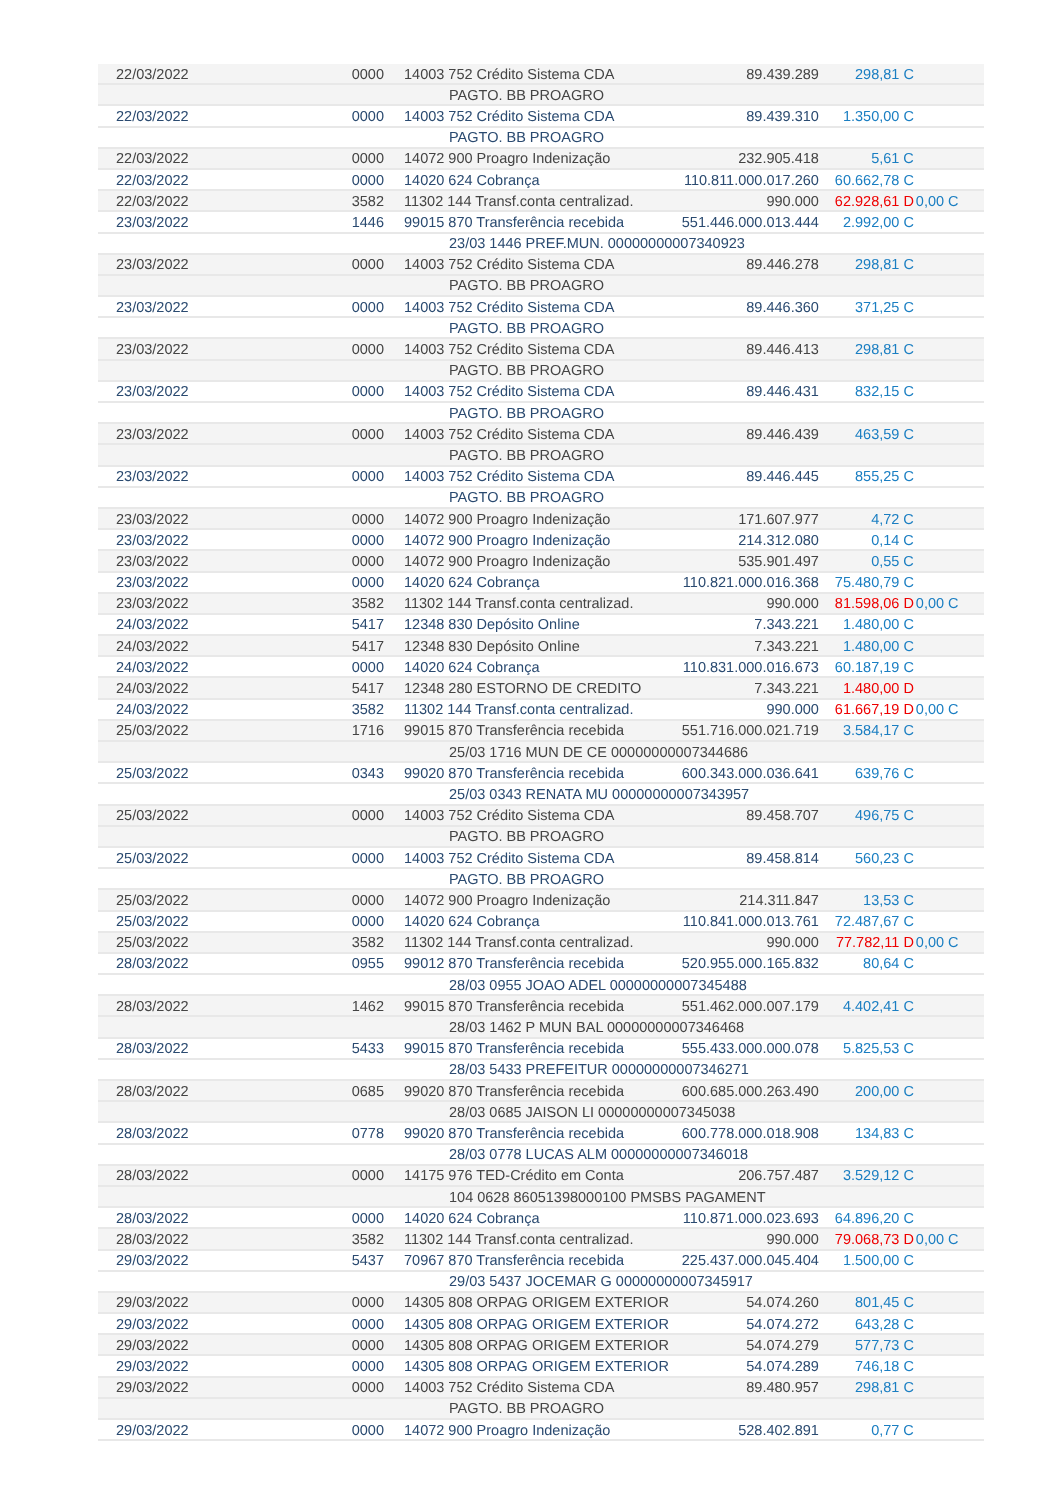| 22/03/2022 | 0000 | 14003 752 Crédito Sistema CDA | 89.439.289 | 298,81 C | |
| | | PAGTO. BB PROAGRO | | | |
| 22/03/2022 | 0000 | 14003 752 Crédito Sistema CDA | 89.439.310 | 1.350,00 C | |
| | | PAGTO. BB PROAGRO | | | |
| 22/03/2022 | 0000 | 14072 900 Proagro Indenização | 232.905.418 | 5,61 C | |
| 22/03/2022 | 0000 | 14020 624 Cobrança | 110.811.000.017.260 | 60.662,78 C | |
| 22/03/2022 | 3582 | 11302 144 Transf.conta centralizad. | 990.000 | 62.928,61 D | 0,00 C |
| 23/03/2022 | 1446 | 99015 870 Transferência recebida | 551.446.000.013.444 | 2.992,00 C | |
| | | 23/03 1446 PREF.MUN. 00000000007340923 | | | |
| 23/03/2022 | 0000 | 14003 752 Crédito Sistema CDA | 89.446.278 | 298,81 C | |
| | | PAGTO. BB PROAGRO | | | |
| 23/03/2022 | 0000 | 14003 752 Crédito Sistema CDA | 89.446.360 | 371,25 C | |
| | | PAGTO. BB PROAGRO | | | |
| 23/03/2022 | 0000 | 14003 752 Crédito Sistema CDA | 89.446.413 | 298,81 C | |
| | | PAGTO. BB PROAGRO | | | |
| 23/03/2022 | 0000 | 14003 752 Crédito Sistema CDA | 89.446.431 | 832,15 C | |
| | | PAGTO. BB PROAGRO | | | |
| 23/03/2022 | 0000 | 14003 752 Crédito Sistema CDA | 89.446.439 | 463,59 C | |
| | | PAGTO. BB PROAGRO | | | |
| 23/03/2022 | 0000 | 14003 752 Crédito Sistema CDA | 89.446.445 | 855,25 C | |
| | | PAGTO. BB PROAGRO | | | |
| 23/03/2022 | 0000 | 14072 900 Proagro Indenização | 171.607.977 | 4,72 C | |
| 23/03/2022 | 0000 | 14072 900 Proagro Indenização | 214.312.080 | 0,14 C | |
| 23/03/2022 | 0000 | 14072 900 Proagro Indenização | 535.901.497 | 0,55 C | |
| 23/03/2022 | 0000 | 14020 624 Cobrança | 110.821.000.016.368 | 75.480,79 C | |
| 23/03/2022 | 3582 | 11302 144 Transf.conta centralizad. | 990.000 | 81.598,06 D | 0,00 C |
| 24/03/2022 | 5417 | 12348 830 Depósito Online | 7.343.221 | 1.480,00 C | |
| 24/03/2022 | 5417 | 12348 830 Depósito Online | 7.343.221 | 1.480,00 C | |
| 24/03/2022 | 0000 | 14020 624 Cobrança | 110.831.000.016.673 | 60.187,19 C | |
| 24/03/2022 | 5417 | 12348 280 ESTORNO DE CREDITO | 7.343.221 | 1.480,00 D | |
| 24/03/2022 | 3582 | 11302 144 Transf.conta centralizad. | 990.000 | 61.667,19 D | 0,00 C |
| 25/03/2022 | 1716 | 99015 870 Transferência recebida | 551.716.000.021.719 | 3.584,17 C | |
| | | 25/03 1716 MUN DE CE 00000000007344686 | | | |
| 25/03/2022 | 0343 | 99020 870 Transferência recebida | 600.343.000.036.641 | 639,76 C | |
| | | 25/03 0343 RENATA MU 00000000007343957 | | | |
| 25/03/2022 | 0000 | 14003 752 Crédito Sistema CDA | 89.458.707 | 496,75 C | |
| | | PAGTO. BB PROAGRO | | | |
| 25/03/2022 | 0000 | 14003 752 Crédito Sistema CDA | 89.458.814 | 560,23 C | |
| | | PAGTO. BB PROAGRO | | | |
| 25/03/2022 | 0000 | 14072 900 Proagro Indenização | 214.311.847 | 13,53 C | |
| 25/03/2022 | 0000 | 14020 624 Cobrança | 110.841.000.013.761 | 72.487,67 C | |
| 25/03/2022 | 3582 | 11302 144 Transf.conta centralizad. | 990.000 | 77.782,11 D | 0,00 C |
| 28/03/2022 | 0955 | 99012 870 Transferência recebida | 520.955.000.165.832 | 80,64 C | |
| | | 28/03 0955 JOAO ADEL 00000000007345488 | | | |
| 28/03/2022 | 1462 | 99015 870 Transferência recebida | 551.462.000.007.179 | 4.402,41 C | |
| | | 28/03 1462 P MUN BAL 00000000007346468 | | | |
| 28/03/2022 | 5433 | 99015 870 Transferência recebida | 555.433.000.000.078 | 5.825,53 C | |
| | | 28/03 5433 PREFEITUR 00000000007346271 | | | |
| 28/03/2022 | 0685 | 99020 870 Transferência recebida | 600.685.000.263.490 | 200,00 C | |
| | | 28/03 0685 JAISON LI 00000000007345038 | | | |
| 28/03/2022 | 0778 | 99020 870 Transferência recebida | 600.778.000.018.908 | 134,83 C | |
| | | 28/03 0778 LUCAS ALM 00000000007346018 | | | |
| 28/03/2022 | 0000 | 14175 976 TED-Crédito em Conta | 206.757.487 | 3.529,12 C | |
| | | 104 0628 86051398000100 PMSBS PAGAMENT | | | |
| 28/03/2022 | 0000 | 14020 624 Cobrança | 110.871.000.023.693 | 64.896,20 C | |
| 28/03/2022 | 3582 | 11302 144 Transf.conta centralizad. | 990.000 | 79.068,73 D | 0,00 C |
| 29/03/2022 | 5437 | 70967 870 Transferência recebida | 225.437.000.045.404 | 1.500,00 C | |
| | | 29/03 5437 JOCEMAR G 00000000007345917 | | | |
| 29/03/2022 | 0000 | 14305 808 ORPAG ORIGEM EXTERIOR | 54.074.260 | 801,45 C | |
| 29/03/2022 | 0000 | 14305 808 ORPAG ORIGEM EXTERIOR | 54.074.272 | 643,28 C | |
| 29/03/2022 | 0000 | 14305 808 ORPAG ORIGEM EXTERIOR | 54.074.279 | 577,73 C | |
| 29/03/2022 | 0000 | 14305 808 ORPAG ORIGEM EXTERIOR | 54.074.289 | 746,18 C | |
| 29/03/2022 | 0000 | 14003 752 Crédito Sistema CDA | 89.480.957 | 298,81 C | |
| | | PAGTO. BB PROAGRO | | | |
| 29/03/2022 | 0000 | 14072 900 Proagro Indenização | 528.402.891 | 0,77 C | |